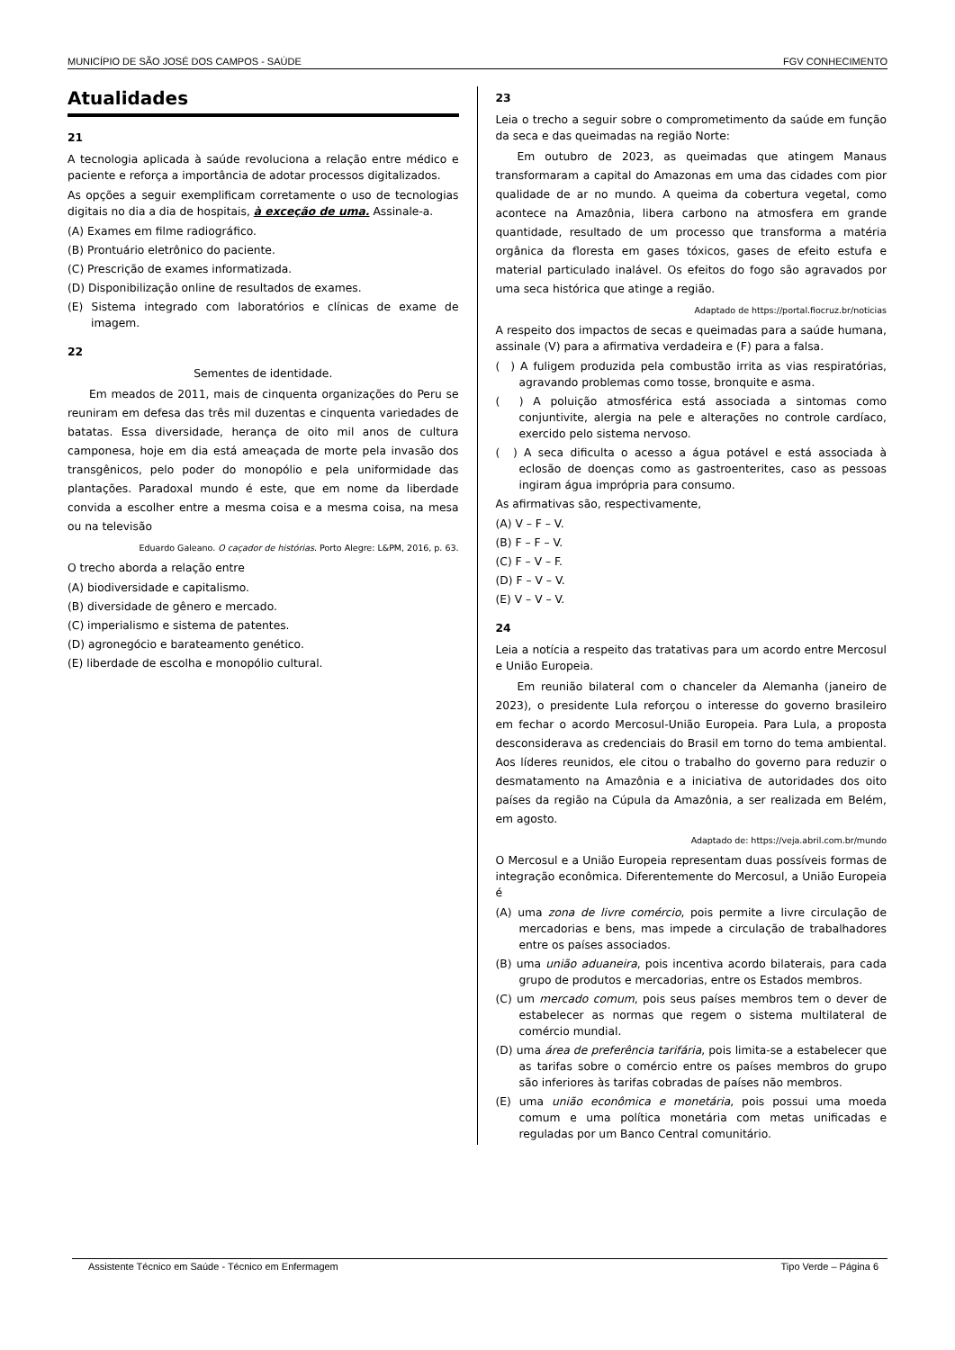MUNICÍPIO DE SÃO JOSÉ DOS CAMPOS - SAÚDE FGV CONHECIMENTO
Atualidades
21
A tecnologia aplicada à saúde revoluciona a relação entre médico e paciente e reforça a importância de adotar processos digitalizados.
As opções a seguir exemplificam corretamente o uso de tecnologias digitais no dia a dia de hospitais, à exceção de uma. Assinale-a.
(A) Exames em filme radiográfico.
(B) Prontuário eletrônico do paciente.
(C) Prescrição de exames informatizada.
(D) Disponibilização online de resultados de exames.
(E) Sistema integrado com laboratórios e clínicas de exame de imagem.
22
Sementes de identidade.
Em meados de 2011, mais de cinquenta organizações do Peru se reuniram em defesa das três mil duzentas e cinquenta variedades de batatas. Essa diversidade, herança de oito mil anos de cultura camponesa, hoje em dia está ameaçada de morte pela invasão dos transgênicos, pelo poder do monopólio e pela uniformidade das plantações. Paradoxal mundo é este, que em nome da liberdade convida a escolher entre a mesma coisa e a mesma coisa, na mesa ou na televisão
Eduardo Galeano. O caçador de histórias. Porto Alegre: L&PM, 2016, p. 63.
O trecho aborda a relação entre
(A) biodiversidade e capitalismo.
(B) diversidade de gênero e mercado.
(C) imperialismo e sistema de patentes.
(D) agronegócio e barateamento genético.
(E) liberdade de escolha e monopólio cultural.
23
Leia o trecho a seguir sobre o comprometimento da saúde em função da seca e das queimadas na região Norte:
Em outubro de 2023, as queimadas que atingem Manaus transformaram a capital do Amazonas em uma das cidades com pior qualidade de ar no mundo. A queima da cobertura vegetal, como acontece na Amazônia, libera carbono na atmosfera em grande quantidade, resultado de um processo que transforma a matéria orgânica da floresta em gases tóxicos, gases de efeito estufa e material particulado inalável. Os efeitos do fogo são agravados por uma seca histórica que atinge a região.
Adaptado de https://portal.fiocruz.br/noticias
A respeito dos impactos de secas e queimadas para a saúde humana, assinale (V) para a afirmativa verdadeira e (F) para a falsa.
( ) A fuligem produzida pela combustão irrita as vias respiratórias, agravando problemas como tosse, bronquite e asma.
( ) A poluição atmosférica está associada a sintomas como conjuntivite, alergia na pele e alterações no controle cardíaco, exercido pelo sistema nervoso.
( ) A seca dificulta o acesso a água potável e está associada à eclosão de doenças como as gastroenterites, caso as pessoas ingiram água imprópria para consumo.
As afirmativas são, respectivamente,
(A) V – F – V.
(B) F – F – V.
(C) F – V – F.
(D) F – V – V.
(E) V – V – V.
24
Leia a notícia a respeito das tratativas para um acordo entre Mercosul e União Europeia.
Em reunião bilateral com o chanceler da Alemanha (janeiro de 2023), o presidente Lula reforçou o interesse do governo brasileiro em fechar o acordo Mercosul-União Europeia. Para Lula, a proposta desconsiderava as credenciais do Brasil em torno do tema ambiental. Aos líderes reunidos, ele citou o trabalho do governo para reduzir o desmatamento na Amazônia e a iniciativa de autoridades dos oito países da região na Cúpula da Amazônia, a ser realizada em Belém, em agosto.
Adaptado de: https://veja.abril.com.br/mundo
O Mercosul e a União Europeia representam duas possíveis formas de integração econômica. Diferentemente do Mercosul, a União Europeia é
(A) uma zona de livre comércio, pois permite a livre circulação de mercadorias e bens, mas impede a circulação de trabalhadores entre os países associados.
(B) uma união aduaneira, pois incentiva acordo bilaterais, para cada grupo de produtos e mercadorias, entre os Estados membros.
(C) um mercado comum, pois seus países membros tem o dever de estabelecer as normas que regem o sistema multilateral de comércio mundial.
(D) uma área de preferência tarifária, pois limita-se a estabelecer que as tarifas sobre o comércio entre os países membros do grupo são inferiores às tarifas cobradas de países não membros.
(E) uma união econômica e monetária, pois possui uma moeda comum e uma política monetária com metas unificadas e reguladas por um Banco Central comunitário.
Assistente Técnico em Saúde - Técnico em Enfermagem Tipo Verde – Página 6